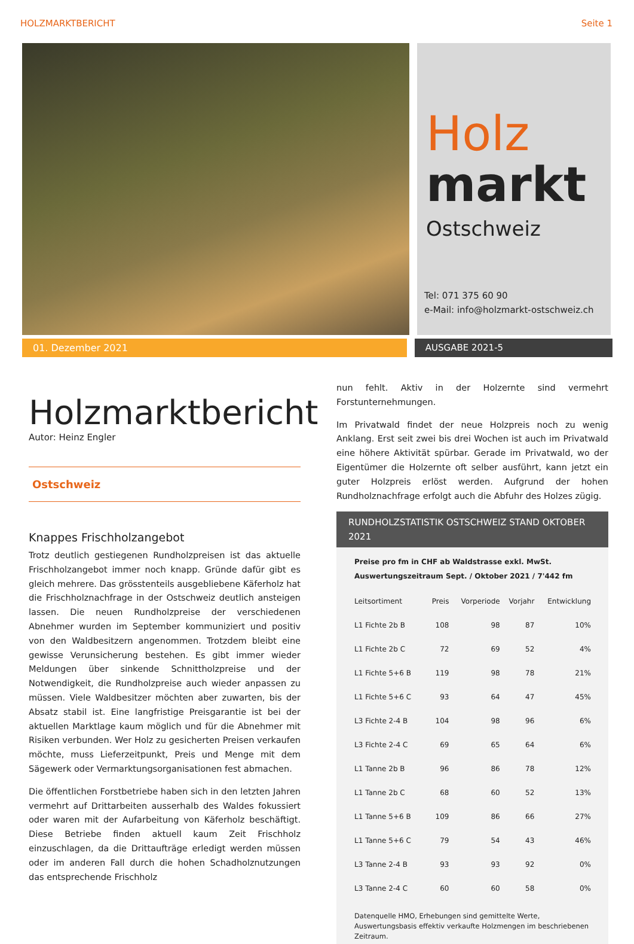HOLZMARKTBERICHT Seite 1
Holz
markt
Ostschweiz
Tel: 071 375 60 90
e-Mail: info@holzmarkt-ostschweiz.ch
01. Dezember 2021 AUSGABE 2021-5
Holzmarktbericht
Autor: Heinz Engler
Ostschweiz
Knappes Frischholzangebot
Trotz deutlich gestiegenen Rundholzpreisen ist das aktuelle Frischholzangebot immer noch knapp. Gründe dafür gibt es gleich mehrere. Das grösstenteils ausgebliebene Käferholz hat die Frischholznachfrage in der Ostschweiz deutlich ansteigen lassen. Die neuen Rundholzpreise der verschiedenen Abnehmer wurden im September kommuniziert und positiv von den Waldbesitzern angenommen. Trotzdem bleibt eine gewisse Verunsicherung bestehen. Es gibt immer wieder Meldungen über sinkende Schnittholzpreise und der Notwendigkeit, die Rundholzpreise auch wieder anpassen zu müssen. Viele Waldbesitzer möchten aber zuwarten, bis der Absatz stabil ist. Eine langfristige Preisgarantie ist bei der aktuellen Marktlage kaum möglich und für die Abnehmer mit Risiken verbunden. Wer Holz zu gesicherten Preisen verkaufen möchte, muss Lieferzeitpunkt, Preis und Menge mit dem Sägewerk oder Vermarktungsorganisationen fest abmachen.
Die öffentlichen Forstbetriebe haben sich in den letzten Jahren vermehrt auf Drittarbeiten ausserhalb des Waldes fokussiert oder waren mit der Aufarbeitung von Käferholz beschäftigt. Diese Betriebe finden aktuell kaum Zeit Frischholz einzuschlagen, da die Drittaufträge erledigt werden müssen oder im anderen Fall durch die hohen Schadholznutzungen das entsprechende Frischholz
nun fehlt. Aktiv in der Holzernte sind vermehrt Forstunternehmungen.
Im Privatwald findet der neue Holzpreis noch zu wenig Anklang. Erst seit zwei bis drei Wochen ist auch im Privatwald eine höhere Aktivität spürbar. Gerade im Privatwald, wo der Eigentümer die Holzernte oft selber ausführt, kann jetzt ein guter Holzpreis erlöst werden. Aufgrund der hohen Rundholznachfrage erfolgt auch die Abfuhr des Holzes zügig.
RUNDHOLZSTATISTIK OSTSCHWEIZ STAND OKTOBER 2021
Preise pro fm in CHF ab Waldstrasse exkl. MwSt.
Auswertungszeitraum Sept. / Oktober 2021 / 7'442 fm
| Leitsortiment | Preis | Vorperiode | Vorjahr | Entwicklung |
| --- | --- | --- | --- | --- |
| L1 Fichte 2b B | 108 | 98 | 87 | 10% |
| L1 Fichte 2b C | 72 | 69 | 52 | 4% |
| L1 Fichte 5+6 B | 119 | 98 | 78 | 21% |
| L1 Fichte 5+6 C | 93 | 64 | 47 | 45% |
| L3 Fichte 2-4 B | 104 | 98 | 96 | 6% |
| L3 Fichte 2-4 C | 69 | 65 | 64 | 6% |
| L1 Tanne 2b B | 96 | 86 | 78 | 12% |
| L1 Tanne 2b C | 68 | 60 | 52 | 13% |
| L1 Tanne 5+6 B | 109 | 86 | 66 | 27% |
| L1 Tanne 5+6 C | 79 | 54 | 43 | 46% |
| L3 Tanne 2-4 B | 93 | 93 | 92 | 0% |
| L3 Tanne 2-4 C | 60 | 60 | 58 | 0% |
Datenquelle HMO, Erhebungen sind gemittelte Werte, Auswertungsbasis effektiv verkaufte Holzmengen im beschriebenen Zeitraum.